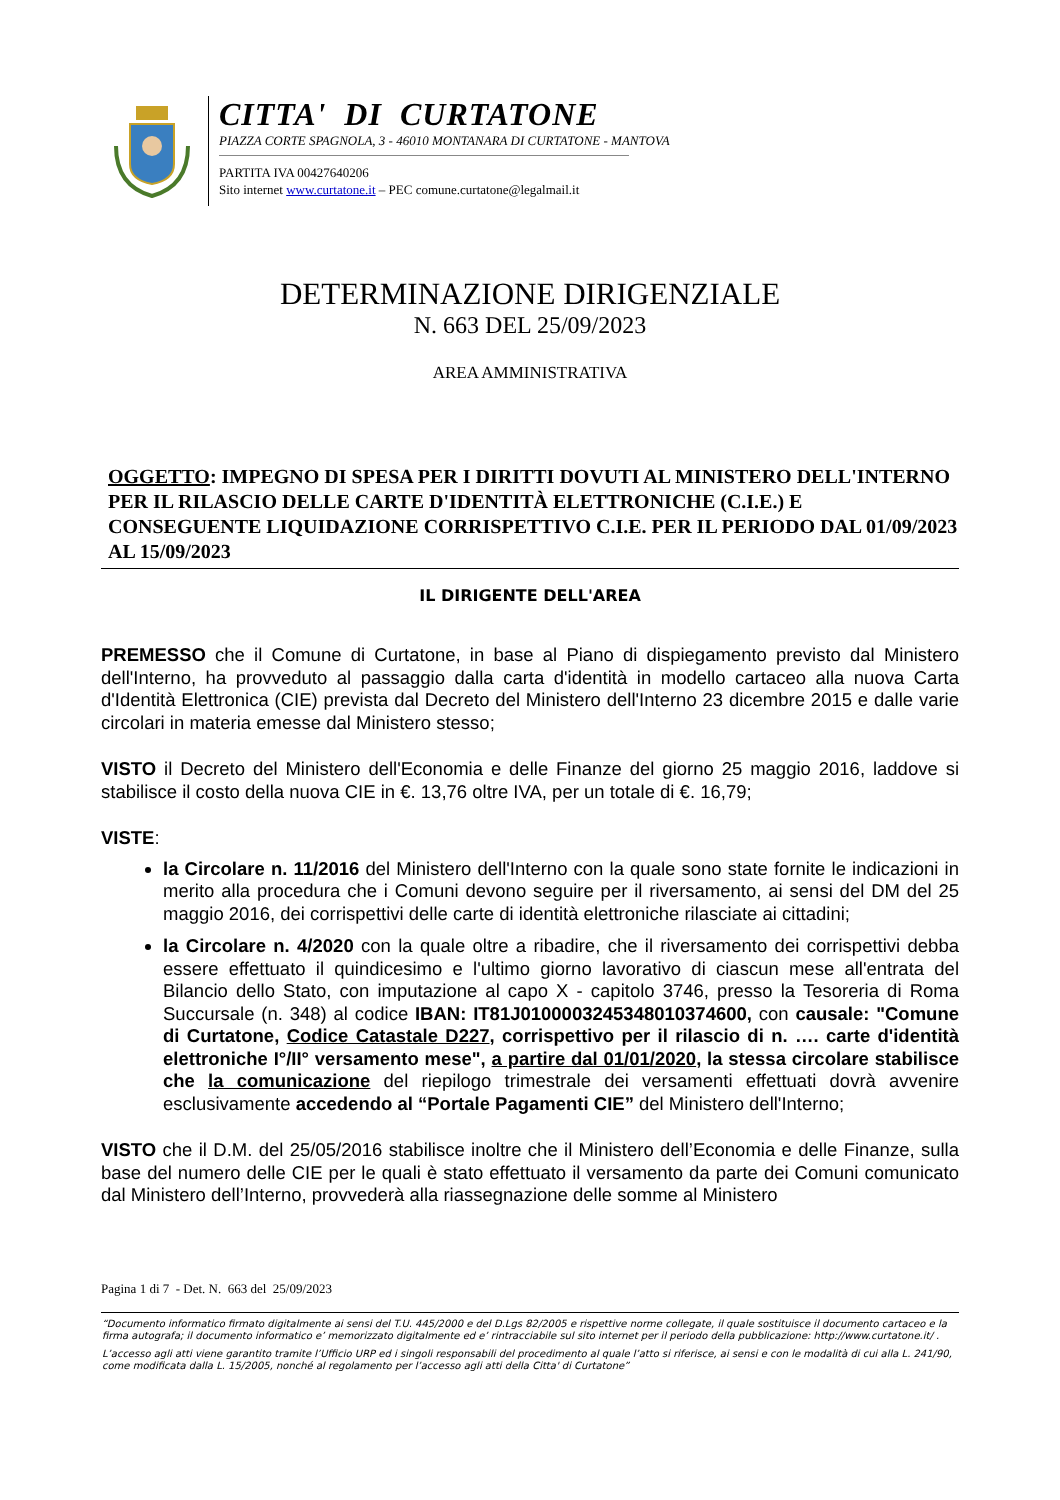CITTA' DI CURTATONE
PIAZZA CORTE SPAGNOLA, 3 - 46010 MONTANARA DI CURTATONE - MANTOVA
PARTITA IVA 00427640206
Sito internet www.curtatone.it – PEC comune.curtatone@legalmail.it
DETERMINAZIONE DIRIGENZIALE
N. 663 DEL 25/09/2023
AREA AMMINISTRATIVA
OGGETTO: IMPEGNO DI SPESA PER I DIRITTI DOVUTI AL MINISTERO DELL'INTERNO PER IL RILASCIO DELLE CARTE D'IDENTITÀ ELETTRONICHE (C.I.E.) E CONSEGUENTE LIQUIDAZIONE CORRISPETTIVO C.I.E. PER IL PERIODO DAL 01/09/2023 AL 15/09/2023
IL DIRIGENTE DELL'AREA
PREMESSO che il Comune di Curtatone, in base al Piano di dispiegamento previsto dal Ministero dell'Interno, ha provveduto al passaggio dalla carta d'identità in modello cartaceo alla nuova Carta d'Identità Elettronica (CIE) prevista dal Decreto del Ministero dell'Interno 23 dicembre 2015 e dalle varie circolari in materia emesse dal Ministero stesso;
VISTO il Decreto del Ministero dell'Economia e delle Finanze del giorno 25 maggio 2016, laddove si stabilisce il costo della nuova CIE in €. 13,76 oltre IVA, per un totale di €. 16,79;
VISTE:
la Circolare n. 11/2016 del Ministero dell'Interno con la quale sono state fornite le indicazioni in merito alla procedura che i Comuni devono seguire per il riversamento, ai sensi del DM del 25 maggio 2016, dei corrispettivi delle carte di identità elettroniche rilasciate ai cittadini;
la Circolare n. 4/2020 con la quale oltre a ribadire, che il riversamento dei corrispettivi debba essere effettuato il quindicesimo e l'ultimo giorno lavorativo di ciascun mese all'entrata del Bilancio dello Stato, con imputazione al capo X - capitolo 3746, presso la Tesoreria di Roma Succursale (n. 348) al codice IBAN: IT81J0100003245348010374600, con causale: "Comune di Curtatone, Codice Catastale D227, corrispettivo per il rilascio di n. …. carte d'identità elettroniche I°/II° versamento mese", a partire dal 01/01/2020, la stessa circolare stabilisce che la comunicazione del riepilogo trimestrale dei versamenti effettuati dovrà avvenire esclusivamente accedendo al “Portale Pagamenti CIE” del Ministero dell'Interno;
VISTO che il D.M. del 25/05/2016 stabilisce inoltre che il Ministero dell’Economia e delle Finanze, sulla base del numero delle CIE per le quali è stato effettuato il versamento da parte dei Comuni comunicato dal Ministero dell’Interno, provvederà alla riassegnazione delle somme al Ministero
Pagina 1 di 7 - Det. N. 663 del 25/09/2023
“Documento informatico firmato digitalmente ai sensi del T.U. 445/2000 e del D.Lgs 82/2005 e rispettive norme collegate, il quale sostituisce il documento cartaceo e la firma autografa; il documento informatico e’ memorizzato digitalmente ed e’ rintracciabile sul sito internet per il periodo della pubblicazione: http://www.curtatone.it/ .
L’accesso agli atti viene garantito tramite l’Ufficio URP ed i singoli responsabili del procedimento al quale l’atto si riferisce, ai sensi e con le modalità di cui alla L. 241/90, come modificata dalla L. 15/2005, nonché al regolamento per l’accesso agli atti della Citta' di Curtatone”